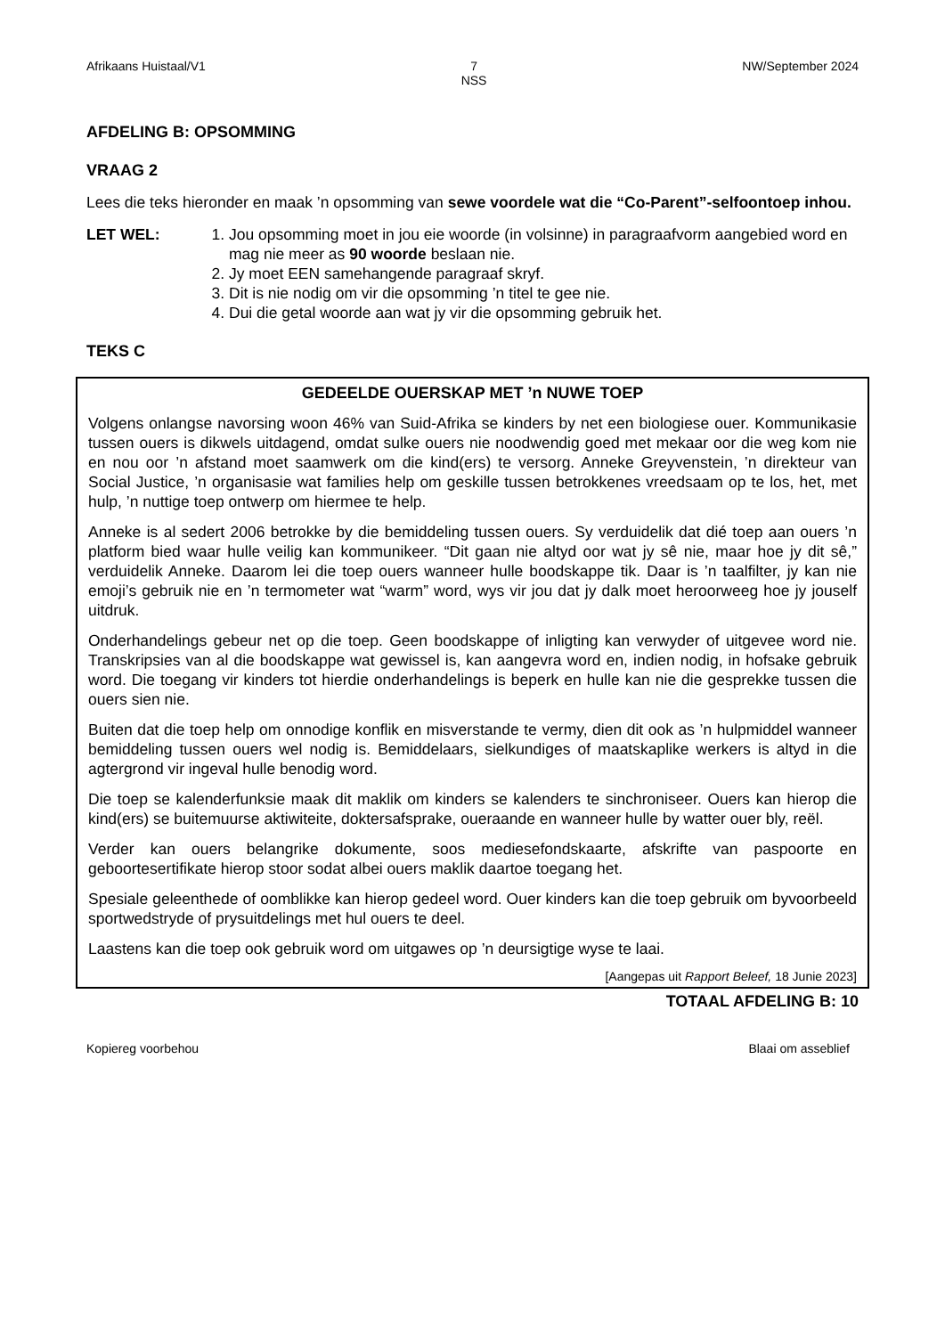Afrikaans Huistaal/V1 7
NSS NW/September 2024
AFDELING B: OPSOMMING
VRAAG 2
Lees die teks hieronder en maak ’n opsomming van sewe voordele wat die “Co-Parent”-selfoontoep inhou.
LET WEL: 1. Jou opsomming moet in jou eie woorde (in volsinne) in paragraafvorm aangebied word en mag nie meer as 90 woorde beslaan nie.
2. Jy moet EEN samehangende paragraaf skryf.
3. Dit is nie nodig om vir die opsomming ’n titel te gee nie.
4. Dui die getal woorde aan wat jy vir die opsomming gebruik het.
TEKS C
GEDEELDE OUERSKAP MET ’n NUWE TOEP
Volgens onlangse navorsing woon 46% van Suid-Afrika se kinders by net een biologiese ouer. Kommunikasie tussen ouers is dikwels uitdagend, omdat sulke ouers nie noodwendig goed met mekaar oor die weg kom nie en nou oor ’n afstand moet saamwerk om die kind(ers) te versorg. Anneke Greyvenstein, ’n direkteur van Social Justice, ’n organisasie wat families help om geskille tussen betrokkenes vreedsaam op te los, het, met hulp, ’n nuttige toep ontwerp om hiermee te help.
Anneke is al sedert 2006 betrokke by die bemiddeling tussen ouers. Sy verduidelik dat dié toep aan ouers ’n platform bied waar hulle veilig kan kommunikeer. “Dit gaan nie altyd oor wat jy sê nie, maar hoe jy dit sê,” verduidelik Anneke. Daarom lei die toep ouers wanneer hulle boodskappe tik. Daar is ’n taalfilter, jy kan nie emoji’s gebruik nie en ’n termometer wat “warm” word, wys vir jou dat jy dalk moet heroorweeg hoe jy jouself uitdruk.
Onderhandelings gebeur net op die toep. Geen boodskappe of inligting kan verwyder of uitgevee word nie. Transkripsies van al die boodskappe wat gewissel is, kan aangevra word en, indien nodig, in hofsake gebruik word. Die toegang vir kinders tot hierdie onderhandelings is beperk en hulle kan nie die gesprekke tussen die ouers sien nie.
Buiten dat die toep help om onnodige konflik en misverstande te vermy, dien dit ook as ’n hulpmiddel wanneer bemiddeling tussen ouers wel nodig is. Bemiddelaars, sielkundiges of maatskaplike werkers is altyd in die agtergrond vir ingeval hulle benodig word.
Die toep se kalenderfunksie maak dit maklik om kinders se kalenders te sinchroniseer. Ouers kan hierop die kind(ers) se buitemuurse aktiwiteite, doktersafsprake, oueraande en wanneer hulle by watter ouer bly, reël.
Verder kan ouers belangrike dokumente, soos mediesefondskaarte, afskrifte van paspoorte en geboortesertifikate hierop stoor sodat albei ouers maklik daartoe toegang het.
Spesiale geleenthede of oomblikke kan hierop gedeel word. Ouer kinders kan die toep gebruik om byvoorbeeld sportwedstryde of prysuitdelings met hul ouers te deel.
Laastens kan die toep ook gebruik word om uitgawes op ’n deursigtige wyse te laai.
[Aangepas uit Rapport Beleef, 18 Junie 2023]
TOTAAL AFDELING B: 10
Kopiereg voorbehou Blaai om asseblief